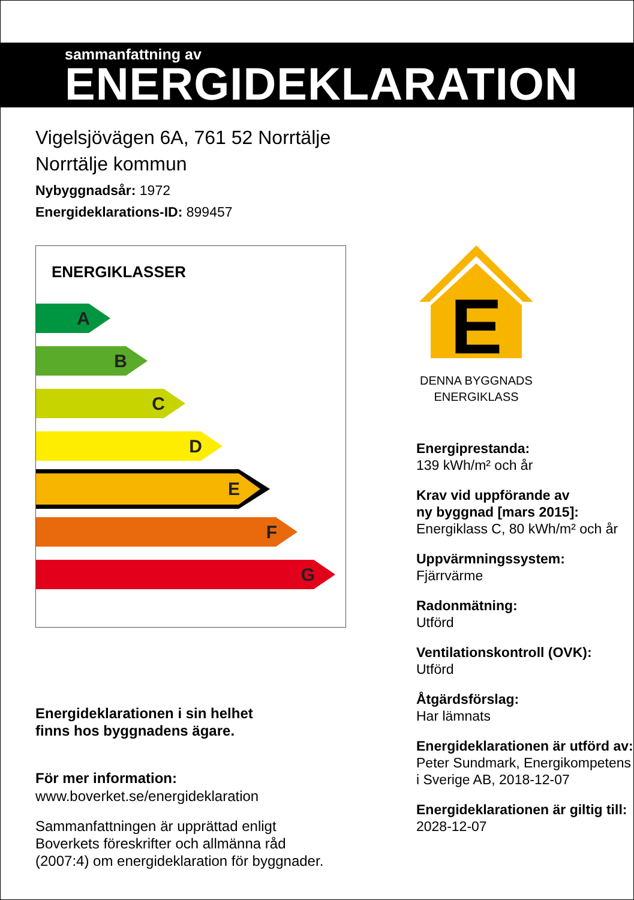sammanfattning av
ENERGIDEKLARATION
Vigelsjövägen 6A, 761 52 Norrtälje
Norrtälje kommun
Nybyggnadsår: 1972
Energideklarations-ID: 899457
ENERGIKLASSER
A
B
C
D
E
F
G
Energideklarationen i sin helhet
finns hos byggnadens ägare.
För mer information:
www.boverket.se/energideklaration
Sammanfattningen är upprättad enligt
Boverkets föreskrifter och allmänna råd
(2007:4) om energideklaration för byggnader.
E
DENNA BYGGNADS
ENERGIKLASS
Energiprestanda:
139 kWh/m² och år
Krav vid uppförande av
ny byggnad [mars 2015]:
Energiklass C, 80 kWh/m² och år
Uppvärmningssystem:
Fjärrvärme
Radonmätning:
Utförd
Ventilationskontroll (OVK):
Utförd
Åtgärdsförslag:
Har lämnats
Energideklarationen är utförd av:
Peter Sundmark, Energikompetens i Sverige AB, 2018-12-07
Energideklarationen är giltig till:
2028-12-07